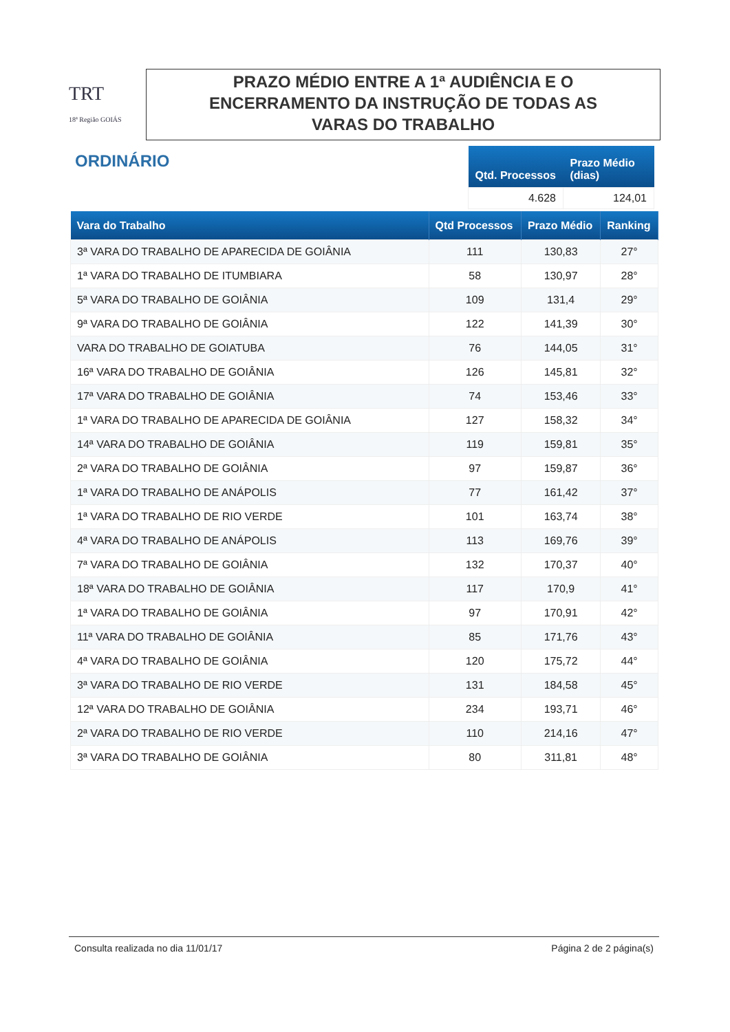TRT
18ª Região GOIÁS
PRAZO MÉDIO ENTRE A 1ª AUDIÊNCIA E O
ENCERRAMENTO DA INSTRUÇÃO DE TODAS AS
VARAS DO TRABALHO
ORDINÁRIO
| Qtd. Processos | Prazo Médio (dias) |
| --- | --- |
| 4.628 | 124,01 |
| Vara do Trabalho | Qtd Processos | Prazo Médio | Ranking |
| --- | --- | --- | --- |
| 3ª VARA DO TRABALHO DE APARECIDA DE GOIÂNIA | 111 | 130,83 | 27° |
| 1ª VARA DO TRABALHO DE ITUMBIARA | 58 | 130,97 | 28° |
| 5ª VARA DO TRABALHO DE GOIÂNIA | 109 | 131,4 | 29° |
| 9ª VARA DO TRABALHO DE GOIÂNIA | 122 | 141,39 | 30° |
| VARA DO TRABALHO DE GOIATUBA | 76 | 144,05 | 31° |
| 16ª VARA DO TRABALHO DE GOIÂNIA | 126 | 145,81 | 32° |
| 17ª VARA DO TRABALHO DE GOIÂNIA | 74 | 153,46 | 33° |
| 1ª VARA DO TRABALHO DE APARECIDA DE GOIÂNIA | 127 | 158,32 | 34° |
| 14ª VARA DO TRABALHO DE GOIÂNIA | 119 | 159,81 | 35° |
| 2ª VARA DO TRABALHO DE GOIÂNIA | 97 | 159,87 | 36° |
| 1ª VARA DO TRABALHO DE ANÁPOLIS | 77 | 161,42 | 37° |
| 1ª VARA DO TRABALHO DE RIO VERDE | 101 | 163,74 | 38° |
| 4ª VARA DO TRABALHO DE ANÁPOLIS | 113 | 169,76 | 39° |
| 7ª VARA DO TRABALHO DE GOIÂNIA | 132 | 170,37 | 40° |
| 18ª VARA DO TRABALHO DE GOIÂNIA | 117 | 170,9 | 41° |
| 1ª VARA DO TRABALHO DE GOIÂNIA | 97 | 170,91 | 42° |
| 11ª VARA DO TRABALHO DE GOIÂNIA | 85 | 171,76 | 43° |
| 4ª VARA DO TRABALHO DE GOIÂNIA | 120 | 175,72 | 44° |
| 3ª VARA DO TRABALHO DE RIO VERDE | 131 | 184,58 | 45° |
| 12ª VARA DO TRABALHO DE GOIÂNIA | 234 | 193,71 | 46° |
| 2ª VARA DO TRABALHO DE RIO VERDE | 110 | 214,16 | 47° |
| 3ª VARA DO TRABALHO DE GOIÂNIA | 80 | 311,81 | 48° |
Consulta realizada no dia 11/01/17 Página 2 de 2 página(s)